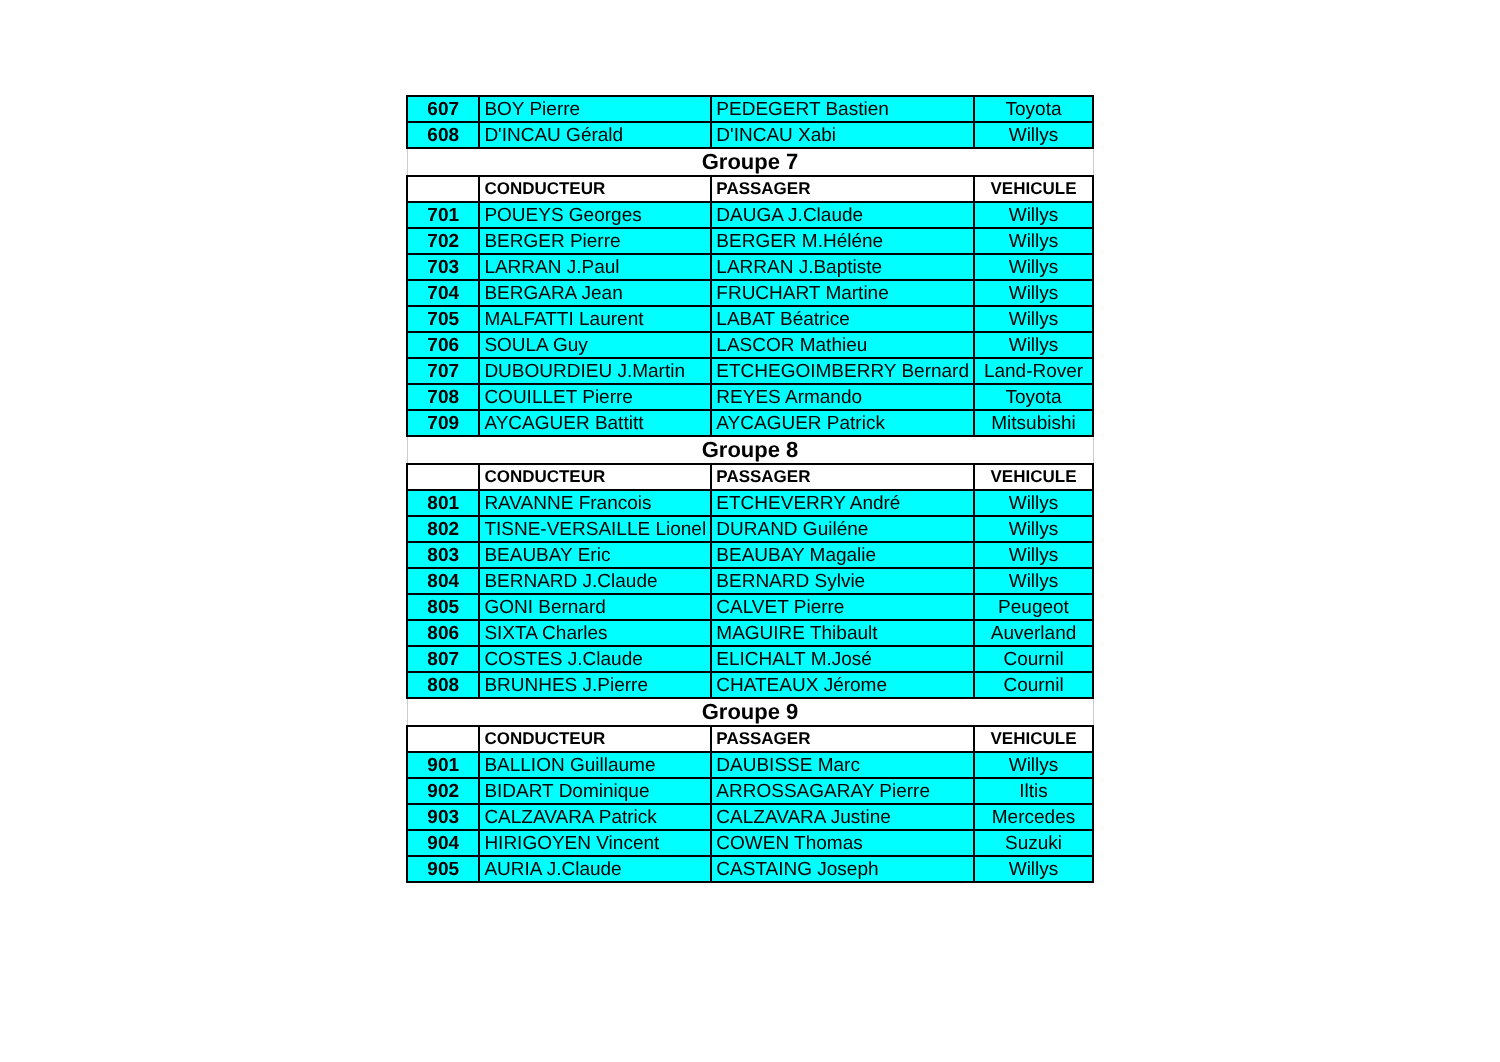| 607 | BOY Pierre | PEDEGERT Bastien | Toyota |
| 608 | D'INCAU Gérald | D'INCAU Xabi | Willys |
| Groupe 7 | | | |
| | CONDUCTEUR | PASSAGER | VEHICULE |
| 701 | POUEYS Georges | DAUGA J.Claude | Willys |
| 702 | BERGER Pierre | BERGER M.Héléne | Willys |
| 703 | LARRAN J.Paul | LARRAN J.Baptiste | Willys |
| 704 | BERGARA Jean | FRUCHART Martine | Willys |
| 705 | MALFATTI Laurent | LABAT Béatrice | Willys |
| 706 | SOULA Guy | LASCOR Mathieu | Willys |
| 707 | DUBOURDIEU J.Martin | ETCHEGOIMBERRY Bernard | Land-Rover |
| 708 | COUILLET Pierre | REYES Armando | Toyota |
| 709 | AYCAGUER Battitt | AYCAGUER Patrick | Mitsubishi |
| Groupe 8 | | | |
| | CONDUCTEUR | PASSAGER | VEHICULE |
| 801 | RAVANNE Francois | ETCHEVERRY André | Willys |
| 802 | TISNE-VERSAILLE Lionel | DURAND Guiléne | Willys |
| 803 | BEAUBAY Eric | BEAUBAY Magalie | Willys |
| 804 | BERNARD J.Claude | BERNARD Sylvie | Willys |
| 805 | GONI Bernard | CALVET Pierre | Peugeot |
| 806 | SIXTA Charles | MAGUIRE Thibault | Auverland |
| 807 | COSTES J.Claude | ELICHALT M.José | Cournil |
| 808 | BRUNHES J.Pierre | CHATEAUX Jérome | Cournil |
| Groupe 9 | | | |
| | CONDUCTEUR | PASSAGER | VEHICULE |
| 901 | BALLION Guillaume | DAUBISSE Marc | Willys |
| 902 | BIDART Dominique | ARROSSAGARAY Pierre | Iltis |
| 903 | CALZAVARA Patrick | CALZAVARA Justine | Mercedes |
| 904 | HIRIGOYEN Vincent | COWEN Thomas | Suzuki |
| 905 | AURIA J.Claude | CASTAING Joseph | Willys |